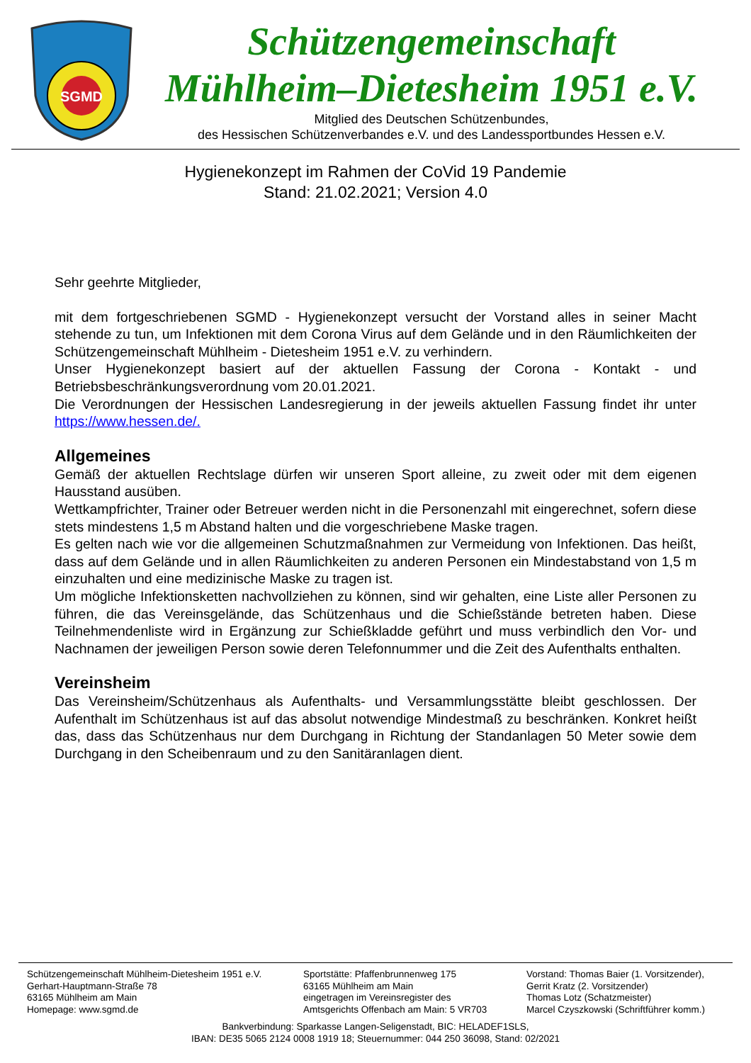SGMD
Schützengemeinschaft
Mühlheim–Dietesheim 1951 e.V.
Mitglied des Deutschen Schützenbundes,
des Hessischen Schützenverbandes e.V. und des Landessportbundes Hessen e.V.
Hygienekonzept im Rahmen der CoVid 19 Pandemie
Stand: 21.02.2021; Version 4.0
Sehr geehrte Mitglieder,
mit dem fortgeschriebenen SGMD - Hygienekonzept versucht der Vorstand alles in seiner Macht stehende zu tun, um Infektionen mit dem Corona Virus auf dem Gelände und in den Räumlichkeiten der Schützengemeinschaft Mühlheim - Dietesheim 1951 e.V. zu verhindern.
Unser Hygienekonzept basiert auf der aktuellen Fassung der Corona - Kontakt - und Betriebsbeschränkungsverordnung vom 20.01.2021.
Die Verordnungen der Hessischen Landesregierung in der jeweils aktuellen Fassung findet ihr unter https://www.hessen.de/.
Allgemeines
Gemäß der aktuellen Rechtslage dürfen wir unseren Sport alleine, zu zweit oder mit dem eigenen Hausstand ausüben.
Wettkampfrichter, Trainer oder Betreuer werden nicht in die Personenzahl mit eingerechnet, sofern diese stets mindestens 1,5 m Abstand halten und die vorgeschriebene Maske tragen.
Es gelten nach wie vor die allgemeinen Schutzmaßnahmen zur Vermeidung von Infektionen. Das heißt, dass auf dem Gelände und in allen Räumlichkeiten zu anderen Personen ein Mindestabstand von 1,5 m einzuhalten und eine medizinische Maske zu tragen ist.
Um mögliche Infektionsketten nachvollziehen zu können, sind wir gehalten, eine Liste aller Personen zu führen, die das Vereinsgelände, das Schützenhaus und die Schießstände betreten haben. Diese Teilnehmendenliste wird in Ergänzung zur Schießkladde geführt und muss verbindlich den Vor- und Nachnamen der jeweiligen Person sowie deren Telefonnummer und die Zeit des Aufenthalts enthalten.
Vereinsheim
Das Vereinsheim/Schützenhaus als Aufenthalts- und Versammlungsstätte bleibt geschlossen. Der Aufenthalt im Schützenhaus ist auf das absolut notwendige Mindestmaß zu beschränken. Konkret heißt das, dass das Schützenhaus nur dem Durchgang in Richtung der Standanlagen 50 Meter sowie dem Durchgang in den Scheibenraum und zu den Sanitäranlagen dient.
Schützengemeinschaft Mühlheim-Dietesheim 1951 e.V.
Gerhart-Hauptmann-Straße 78
63165 Mühlheim am Main
Homepage: www.sgmd.de
Sportstätte: Pfaffenbrunnenweg 175
63165 Mühlheim am Main
eingetragen im Vereinsregister des
Amtsgerichts Offenbach am Main: 5 VR703
Vorstand: Thomas Baier (1. Vorsitzender),
Gerrit Kratz (2. Vorsitzender)
Thomas Lotz (Schatzmeister)
Marcel Czyszkowski (Schriftführer komm.)
Bankverbindung: Sparkasse Langen-Seligenstadt, BIC: HELADEF1SLS,
IBAN: DE35 5065 2124 0008 1919 18; Steuernummer: 044 250 36098, Stand: 02/2021